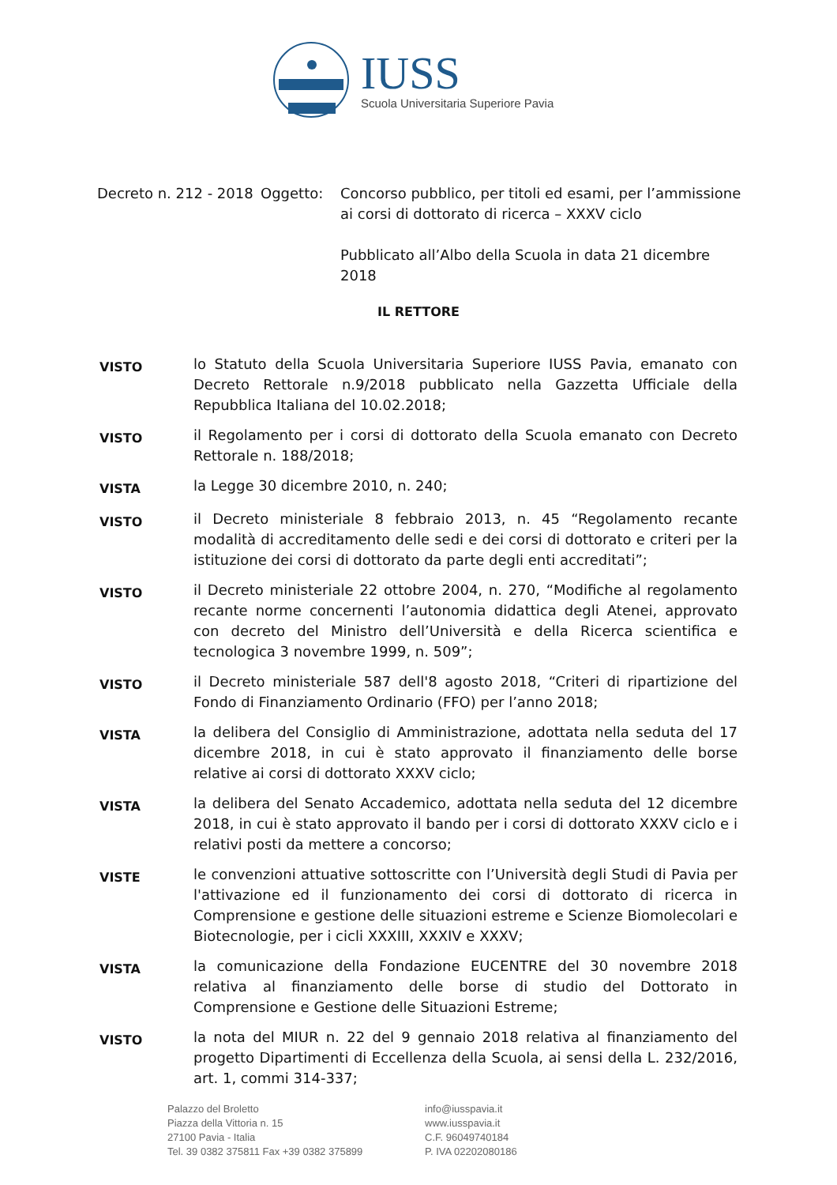IUSS
Scuola Universitaria Superiore Pavia
Decreto n. 212 - 2018
Oggetto: Concorso pubblico, per titoli ed esami, per l’ammissione ai corsi di dottorato di ricerca – XXXV ciclo
Pubblicato all’Albo della Scuola in data 21 dicembre 2018
IL RETTORE
VISTO
lo Statuto della Scuola Universitaria Superiore IUSS Pavia, emanato con Decreto Rettorale n.9/2018 pubblicato nella Gazzetta Ufficiale della Repubblica Italiana del 10.02.2018;
VISTO
il Regolamento per i corsi di dottorato della Scuola emanato con Decreto Rettorale n. 188/2018;
VISTA
la Legge 30 dicembre 2010, n. 240;
VISTO
il Decreto ministeriale 8 febbraio 2013, n. 45 “Regolamento recante modalità di accreditamento delle sedi e dei corsi di dottorato e criteri per la istituzione dei corsi di dottorato da parte degli enti accreditati”;
VISTO
il Decreto ministeriale 22 ottobre 2004, n. 270, “Modifiche al regolamento recante norme concernenti l’autonomia didattica degli Atenei, approvato con decreto del Ministro dell’Università e della Ricerca scientifica e tecnologica 3 novembre 1999, n. 509”;
VISTO
il Decreto ministeriale 587 dell'8 agosto 2018, “Criteri di ripartizione del Fondo di Finanziamento Ordinario (FFO) per l’anno 2018;
VISTA
la delibera del Consiglio di Amministrazione, adottata nella seduta del 17 dicembre 2018, in cui è stato approvato il finanziamento delle borse relative ai corsi di dottorato XXXV ciclo;
VISTA
la delibera del Senato Accademico, adottata nella seduta del 12 dicembre 2018, in cui è stato approvato il bando per i corsi di dottorato XXXV ciclo e i relativi posti da mettere a concorso;
VISTE
le convenzioni attuative sottoscritte con l’Università degli Studi di Pavia per l'attivazione ed il funzionamento dei corsi di dottorato di ricerca in Comprensione e gestione delle situazioni estreme e Scienze Biomolecolari e Biotecnologie, per i cicli XXXIII, XXXIV e XXXV;
VISTA
la comunicazione della Fondazione EUCENTRE del 30 novembre 2018 relativa al finanziamento delle borse di studio del Dottorato in Comprensione e Gestione delle Situazioni Estreme;
VISTO
la nota del MIUR n. 22 del 9 gennaio 2018 relativa al finanziamento del progetto Dipartimenti di Eccellenza della Scuola, ai sensi della L. 232/2016, art. 1, commi 314-337;
Palazzo del Broletto
Piazza della Vittoria n. 15
27100 Pavia - Italia
Tel. 39 0382 375811 Fax +39 0382 375899
info@iusspavia.it
www.iusspavia.it
C.F. 96049740184
P. IVA 02202080186